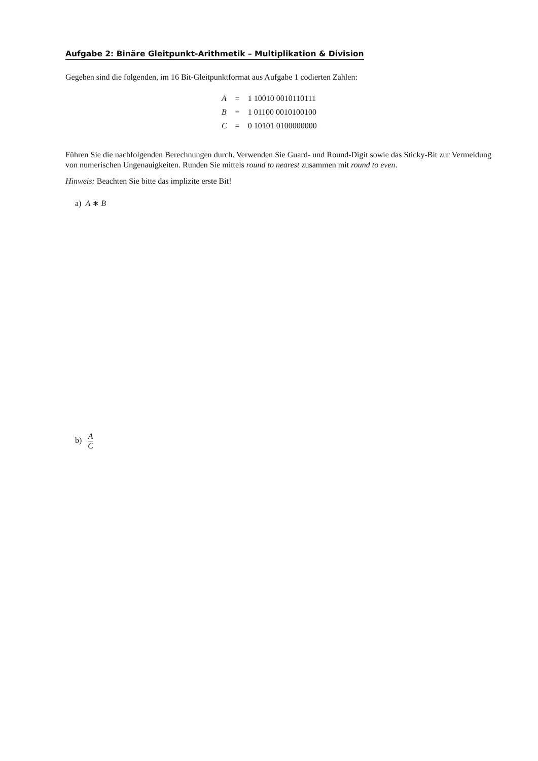Aufgabe 2: Binäre Gleitpunkt-Arithmetik – Multiplikation & Division
Gegeben sind die folgenden, im 16 Bit-Gleitpunktformat aus Aufgabe 1 codierten Zahlen:
| A | = | 1 10010 0010110111 |
| B | = | 1 01100 0010100100 |
| C | = | 0 10101 0100000000 |
Führen Sie die nachfolgenden Berechnungen durch. Verwenden Sie Guard- und Round-Digit sowie das Sticky-Bit zur Vermeidung von numerischen Ungenauigkeiten. Runden Sie mittels round to nearest zusammen mit round to even.
Hinweis: Beachten Sie bitte das implizite erste Bit!
a) A ∗ B
b) A C